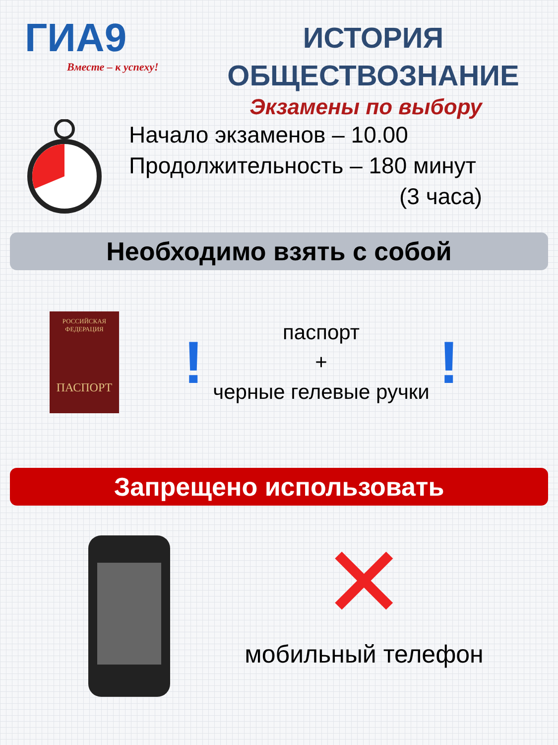ГИА9
Вместе – к успеху!
ИСТОРИЯ
ОБЩЕСТВОЗНАНИЕ
Экзамены по выбору
Начало экзаменов – 10.00
Продолжительность – 180 минут
(3 часа)
Необходимо взять с собой
РОССИЙСКАЯ
ФЕДЕРАЦИЯ
ПАСПОРТ
!
паспорт
+
черные гелевые ручки
!
Запрещено использовать
✕
мобильный телефон